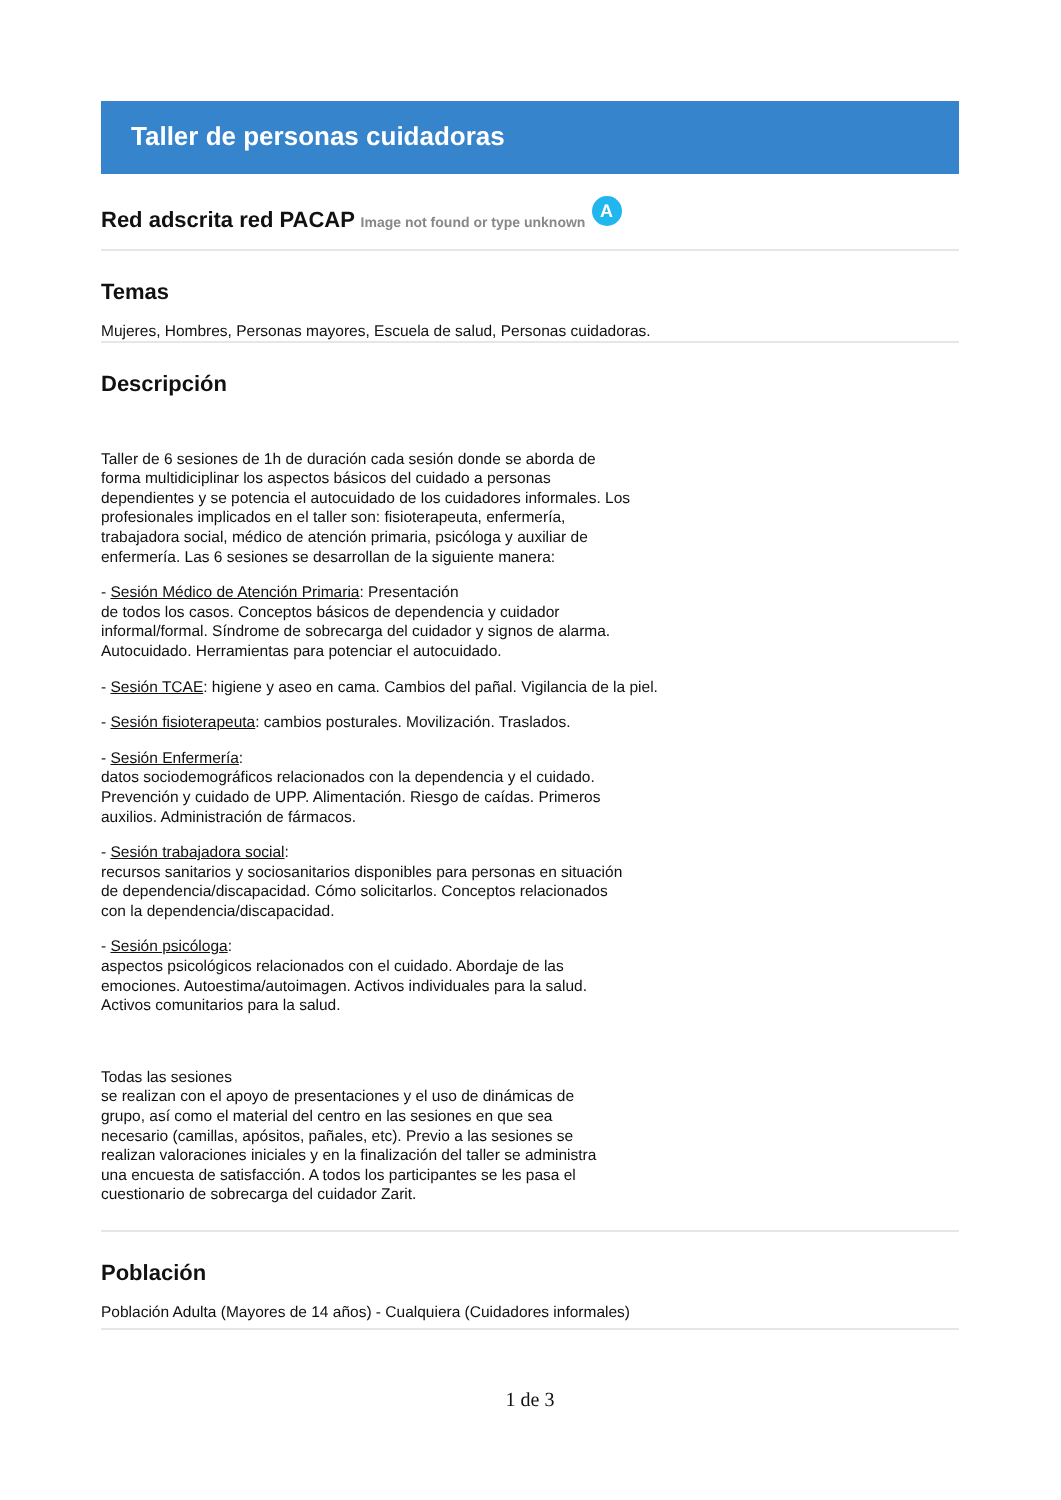Taller de personas cuidadoras
Red adscrita red PACAP Image not found or type unknown A
Temas
Mujeres, Hombres, Personas mayores, Escuela de salud, Personas cuidadoras.
Descripción
Taller de 6 sesiones de 1h de duración cada sesión donde se aborda de forma multidiciplinar los aspectos básicos del cuidado a personas dependientes y se potencia el autocuidado de los cuidadores informales. Los profesionales implicados en el taller son: fisioterapeuta, enfermería, trabajadora social, médico de atención primaria, psicóloga y auxiliar de enfermería. Las 6 sesiones se desarrollan de la siguiente manera:
- Sesión Médico de Atención Primaria: Presentación
de todos los casos. Conceptos básicos de dependencia y cuidador informal/formal. Síndrome de sobrecarga del cuidador y signos de alarma. Autocuidado. Herramientas para potenciar el autocuidado.
- Sesión TCAE: higiene y aseo en cama. Cambios del pañal. Vigilancia de la piel.
- Sesión fisioterapeuta: cambios posturales. Movilización. Traslados.
- Sesión Enfermería:
datos sociodemográficos relacionados con la dependencia y el cuidado. Prevención y cuidado de UPP. Alimentación. Riesgo de caídas. Primeros auxilios. Administración de fármacos.
- Sesión trabajadora social:
recursos sanitarios y sociosanitarios disponibles para personas en situación de dependencia/discapacidad. Cómo solicitarlos. Conceptos relacionados con la dependencia/discapacidad.
- Sesión psicóloga:
aspectos psicológicos relacionados con el cuidado. Abordaje de las emociones. Autoestima/autoimagen. Activos individuales para la salud. Activos comunitarios para la salud.
Todas las sesiones
se realizan con el apoyo de presentaciones y el uso de dinámicas de grupo, así como el material del centro en las sesiones en que sea necesario (camillas, apósitos, pañales, etc). Previo a las sesiones se realizan valoraciones iniciales y en la finalización del taller se administra una encuesta de satisfacción. A todos los participantes se les pasa el cuestionario de sobrecarga del cuidador Zarit.
Población
Población Adulta (Mayores de 14 años) - Cualquiera (Cuidadores informales)
1 de 3